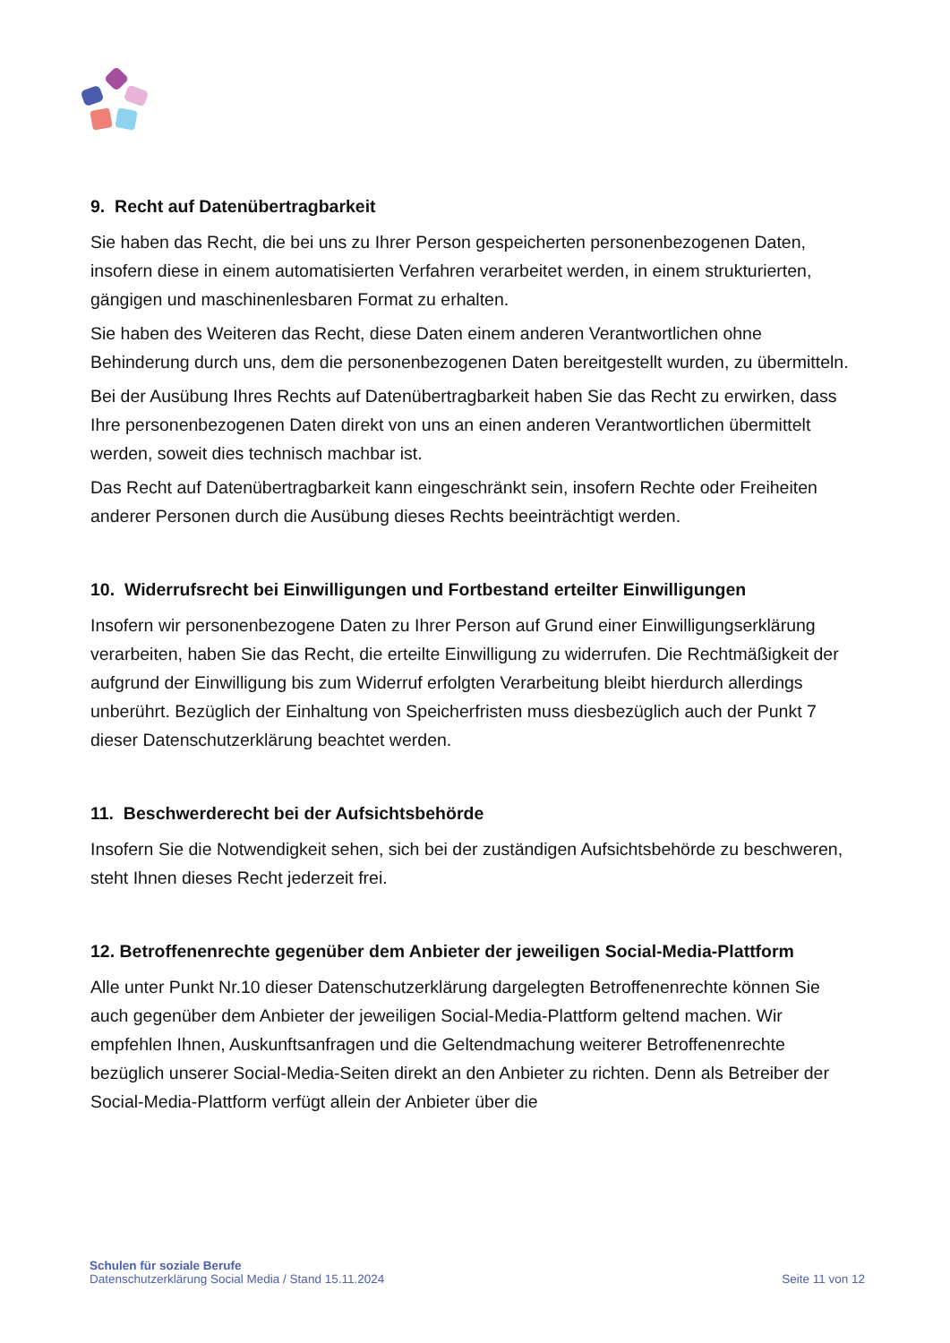9. Recht auf Datenübertragbarkeit
Sie haben das Recht, die bei uns zu Ihrer Person gespeicherten personenbezogenen Daten, insofern diese in einem automatisierten Verfahren verarbeitet werden, in einem strukturierten, gängigen und maschinenlesbaren Format zu erhalten.
Sie haben des Weiteren das Recht, diese Daten einem anderen Verantwortlichen ohne Behinderung durch uns, dem die personenbezogenen Daten bereitgestellt wurden, zu übermitteln.
Bei der Ausübung Ihres Rechts auf Datenübertragbarkeit haben Sie das Recht zu erwirken, dass Ihre personenbezogenen Daten direkt von uns an einen anderen Verantwortlichen übermittelt werden, soweit dies technisch machbar ist.
Das Recht auf Datenübertragbarkeit kann eingeschränkt sein, insofern Rechte oder Freiheiten anderer Personen durch die Ausübung dieses Rechts beeinträchtigt werden.
10. Widerrufsrecht bei Einwilligungen und Fortbestand erteilter Einwilligungen
Insofern wir personenbezogene Daten zu Ihrer Person auf Grund einer Einwilligungserklärung verarbeiten, haben Sie das Recht, die erteilte Einwilligung zu widerrufen. Die Rechtmäßigkeit der aufgrund der Einwilligung bis zum Widerruf erfolgten Verarbeitung bleibt hierdurch allerdings unberührt. Bezüglich der Einhaltung von Speicherfristen muss diesbezüglich auch der Punkt 7 dieser Datenschutzerklärung beachtet werden.
11. Beschwerderecht bei der Aufsichtsbehörde
Insofern Sie die Notwendigkeit sehen, sich bei der zuständigen Aufsichtsbehörde zu beschweren, steht Ihnen dieses Recht jederzeit frei.
12. Betroffenenrechte gegenüber dem Anbieter der jeweiligen Social-Media-Plattform
Alle unter Punkt Nr.10 dieser Datenschutzerklärung dargelegten Betroffenenrechte können Sie auch gegenüber dem Anbieter der jeweiligen Social-Media-Plattform geltend machen. Wir empfehlen Ihnen, Auskunftsanfragen und die Geltendmachung weiterer Betroffenenrechte bezüglich unserer Social-Media-Seiten direkt an den Anbieter zu richten. Denn als Betreiber der Social-Media-Plattform verfügt allein der Anbieter über die
Schulen für soziale Berufe
Datenschutzerklärung Social Media / Stand 15.11.2024
Seite 11 von 12